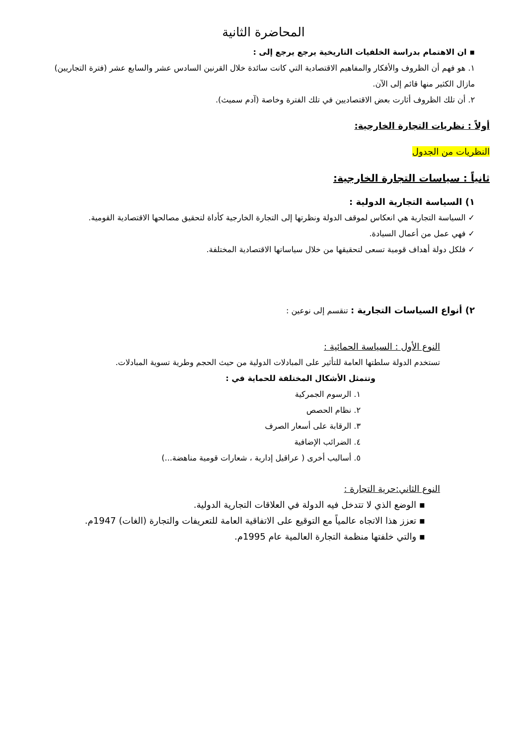المحاضرة الثانية
▪ ان الاهتمام بدراسة الخلفيات التاريخية يرجع يرجع إلى :
١. هو فهم أن الظروف والأفكار والمفاهيم الاقتصادية التي كانت سائدة خلال القرنين السادس عشر والسابع عشر (فترة التجاريين) مازال الكثير منها قائم إلى الآن.
٢. أن تلك الظروف أثارت بعض الاقتصاديين في تلك الفترة وخاصة (آدم سميث).
أولاً : نظريات التجارة الخارجية:
النظريات من الجدول
ثانياً : سياسات التجارة الخارجية:
١) السياسة التجارية الدولية :
✓ السياسة التجارية هي انعكاس لموقف الدولة ونظرتها إلى التجارة الخارجية كأداة لتحقيق مصالحها الاقتصادية القومية.
✓ فهي عمل من أعمال السيادة.
✓ فلكل دولة أهداف قومية تسعى لتحقيقها من خلال سياساتها الاقتصادية المختلفة.
٢) أنواع السياسات التجارية : تنقسم إلى نوعين :
النوع الأول : السياسة الحمائية :
تستخدم الدولة سلطتها العامة للتأثير على المبادلات الدولية من حيث الحجم وطرية تسوية المبادلات.
وتتمثل الأشكال المختلفة للحماية في :
١. الرسوم الجمركية
٢. نظام الحصص
٣. الرقابة على أسعار الصرف
٤. الضرائب الإضافية
٥. أساليب أخرى ( عراقيل إدارية ، شعارات قومية مناهضة...)
النوع الثاني:حرية التجارة :
▪ الوضع الذي لا تتدخل فيه الدولة في العلاقات التجارية الدولية.
▪ تعزز هذا الاتجاه عالمياً مع التوقيع على الاتفاقية العامة للتعريفات والتجارة (الغات) 1947م.
▪ والتي خلفتها منظمة التجارة العالمية عام 1995م.